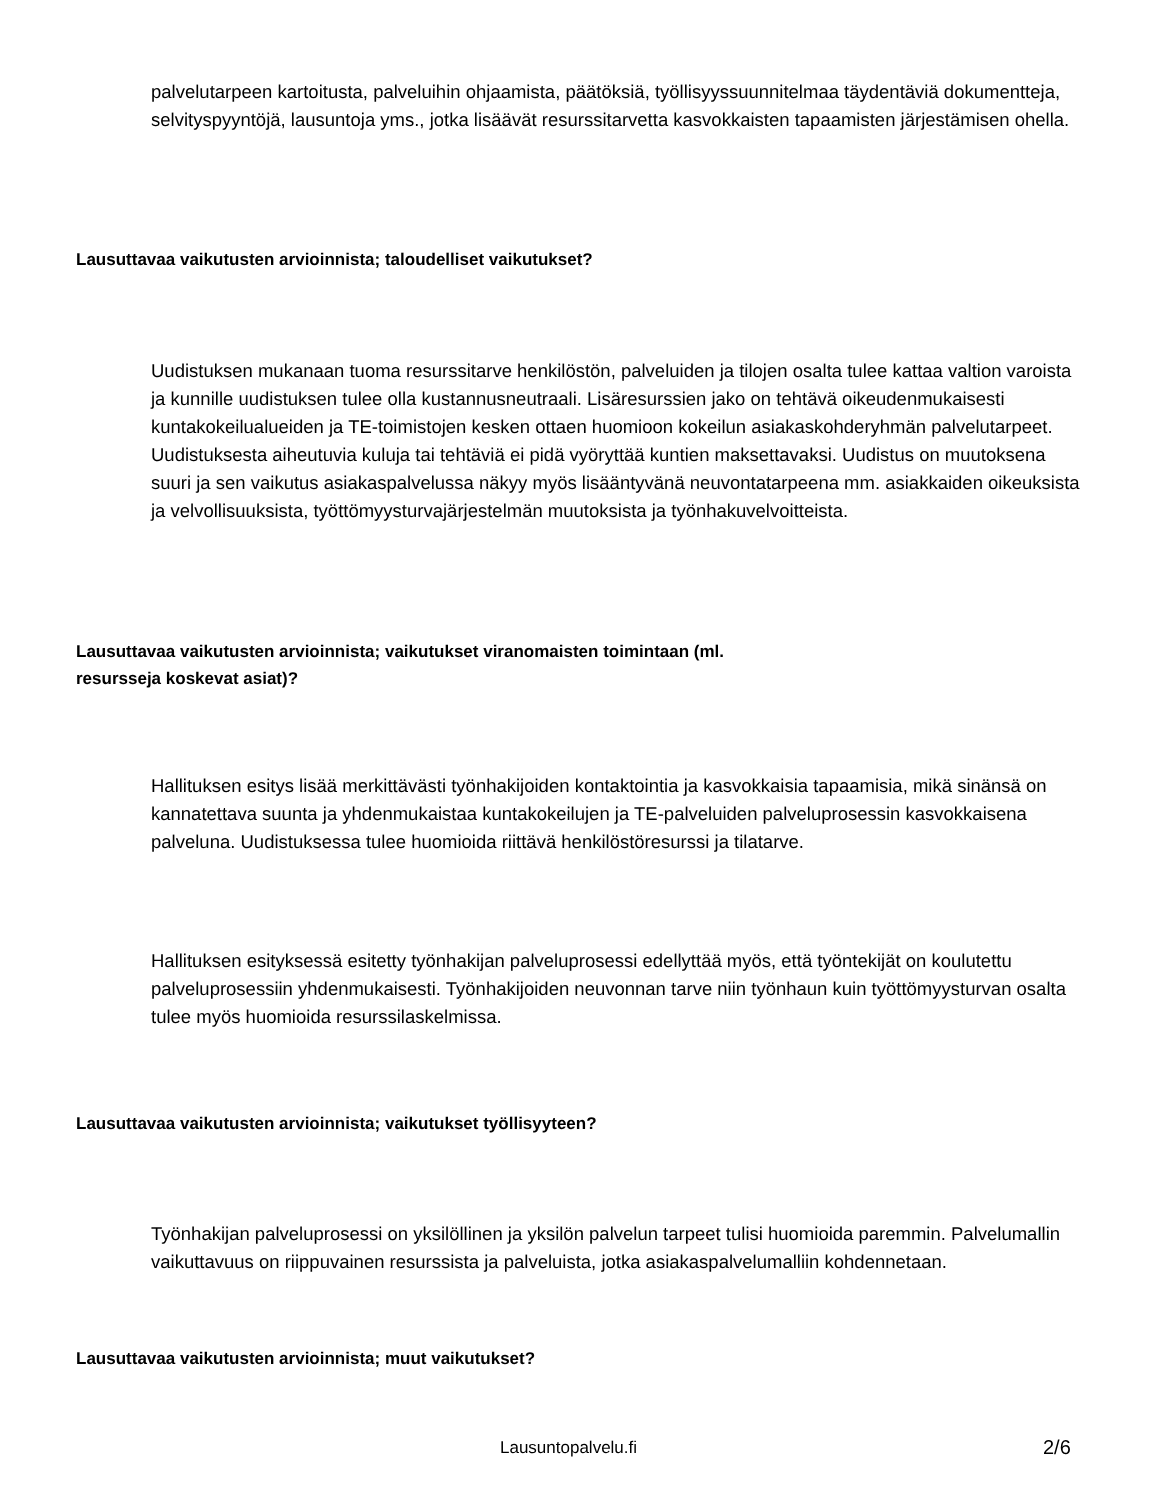palvelutarpeen kartoitusta, palveluihin ohjaamista, päätöksiä, työllisyyssuunnitelmaa täydentäviä dokumentteja, selvityspyyntöjä, lausuntoja yms., jotka lisäävät resurssitarvetta kasvokkaisten tapaamisten järjestämisen ohella.
Lausuttavaa vaikutusten arvioinnista; taloudelliset vaikutukset?
Uudistuksen mukanaan tuoma resurssitarve henkilöstön, palveluiden ja tilojen osalta tulee kattaa valtion varoista ja kunnille uudistuksen tulee olla kustannusneutraali. Lisäresurssien jako on tehtävä oikeudenmukaisesti kuntakokeilualueiden ja TE-toimistojen kesken ottaen huomioon kokeilun asiakaskohderyhmän palvelutarpeet. Uudistuksesta aiheutuvia kuluja tai tehtäviä ei pidä vyöryttää kuntien maksettavaksi. Uudistus on muutoksena suuri ja sen vaikutus asiakaspalvelussa näkyy myös lisääntyvänä neuvontatarpeena mm. asiakkaiden oikeuksista ja velvollisuuksista, työttömyysturvajärjestelmän muutoksista ja työnhakuvelvoitteista.
Lausuttavaa vaikutusten arvioinnista; vaikutukset viranomaisten toimintaan (ml.
resursseja koskevat asiat)?
Hallituksen esitys lisää merkittävästi työnhakijoiden kontaktointia ja kasvokkaisia tapaamisia, mikä sinänsä on kannatettava suunta ja yhdenmukaistaa kuntakokeilujen ja TE-palveluiden palveluprosessin kasvokkaisena palveluna. Uudistuksessa tulee huomioida riittävä henkilöstöresurssi ja tilatarve.
Hallituksen esityksessä esitetty työnhakijan palveluprosessi edellyttää myös, että työntekijät on koulutettu palveluprosessiin yhdenmukaisesti. Työnhakijoiden neuvonnan tarve niin työnhaun kuin työttömyysturvan osalta tulee myös huomioida resurssilaskelmissa.
Lausuttavaa vaikutusten arvioinnista; vaikutukset työllisyyteen?
Työnhakijan palveluprosessi on yksilöllinen ja yksilön palvelun tarpeet tulisi huomioida paremmin. Palvelumallin vaikuttavuus on riippuvainen resurssista ja palveluista, jotka asiakaspalvelumalliin kohdennetaan.
Lausuttavaa vaikutusten arvioinnista; muut vaikutukset?
Lausuntopalvelu.fi 2/6